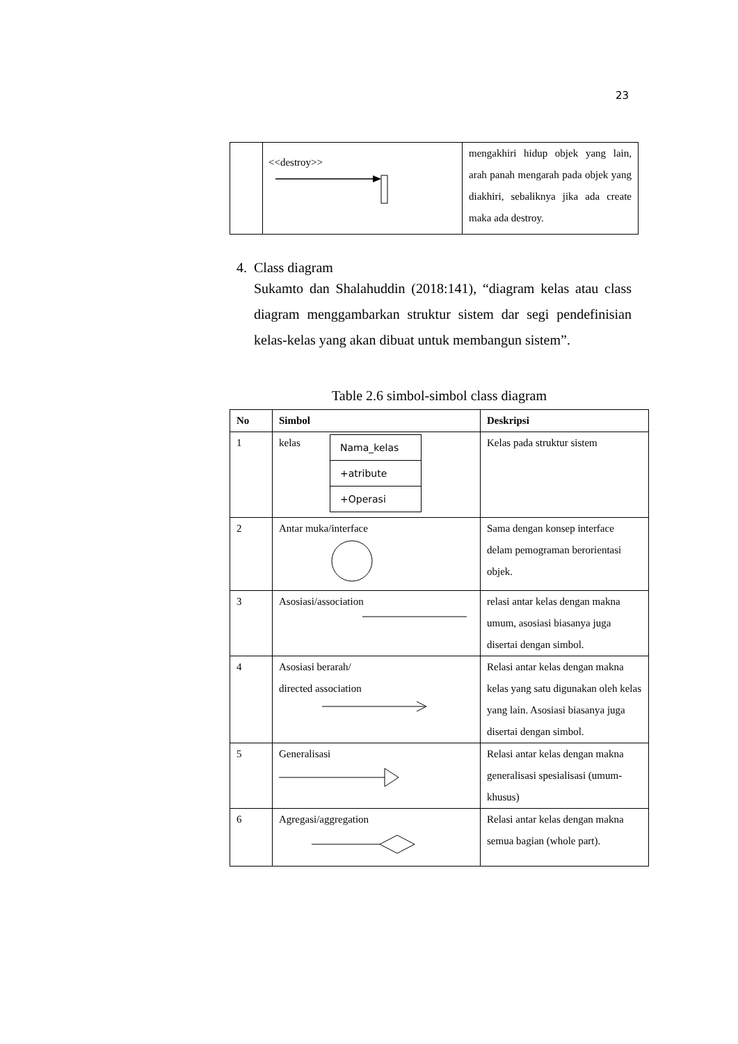23
| | <<destroy>> | mengakhiri hidup objek yang lain, arah panah mengarah pada objek yang diakhiri, sebaliknya jika ada create maka ada destroy. |
4. Class diagram
Sukamto dan Shalahuddin (2018:141), “diagram kelas atau class diagram menggambarkan struktur sistem dar segi pendefinisian kelas-kelas yang akan dibuat untuk membangun sistem”.
Table 2.6 simbol-simbol class diagram
| No | Simbol | Deskripsi |
| --- | --- | --- |
| 1 | kelas Nama_kelas +atribute +Operasi | Kelas pada struktur sistem |
| 2 | Antar muka/interface | Sama dengan konsep interface delam pemograman berorientasi objek. |
| 3 | Asosiasi/association | relasi antar kelas dengan makna umum, asosiasi biasanya juga disertai dengan simbol. |
| 4 | Asosiasi berarah/ directed association | Relasi antar kelas dengan makna kelas yang satu digunakan oleh kelas yang lain. Asosiasi biasanya juga disertai dengan simbol. |
| 5 | Generalisasi | Relasi antar kelas dengan makna generalisasi spesialisasi (umum-khusus) |
| 6 | Agregasi/aggregation | Relasi antar kelas dengan makna semua bagian (whole part). |